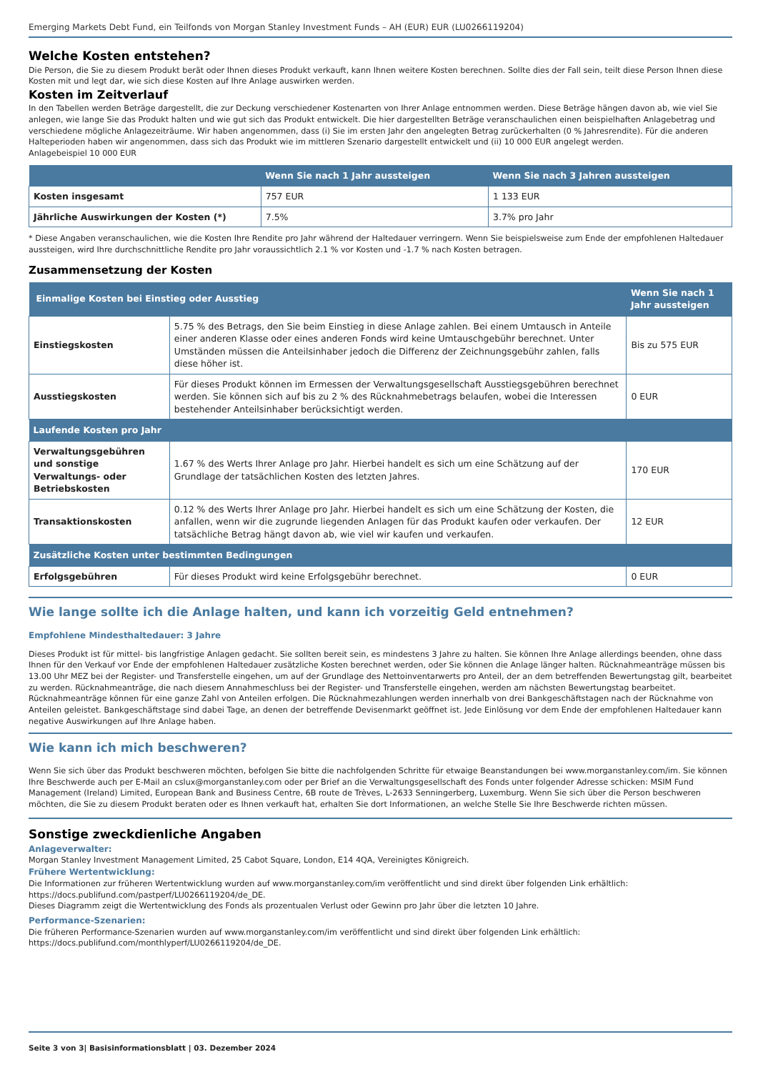Emerging Markets Debt Fund, ein Teilfonds von Morgan Stanley Investment Funds – AH (EUR) EUR (LU0266119204)
Welche Kosten entstehen?
Die Person, die Sie zu diesem Produkt berät oder Ihnen dieses Produkt verkauft, kann Ihnen weitere Kosten berechnen. Sollte dies der Fall sein, teilt diese Person Ihnen diese Kosten mit und legt dar, wie sich diese Kosten auf Ihre Anlage auswirken werden.
Kosten im Zeitverlauf
In den Tabellen werden Beträge dargestellt, die zur Deckung verschiedener Kostenarten von Ihrer Anlage entnommen werden. Diese Beträge hängen davon ab, wie viel Sie anlegen, wie lange Sie das Produkt halten und wie gut sich das Produkt entwickelt. Die hier dargestellten Beträge veranschaulichen einen beispielhaften Anlagebetrag und verschiedene mögliche Anlagezeiträume. Wir haben angenommen, dass (i) Sie im ersten Jahr den angelegten Betrag zurückerhalten (0 % Jahresrendite). Für die anderen Halteperioden haben wir angenommen, dass sich das Produkt wie im mittleren Szenario dargestellt entwickelt und (ii) 10 000 EUR angelegt werden.
Anlagebeispiel 10 000 EUR
| | Wenn Sie nach 1 Jahr aussteigen | Wenn Sie nach 3 Jahren aussteigen |
| --- | --- | --- |
| Kosten insgesamt | 757 EUR | 1 133 EUR |
| Jährliche Auswirkungen der Kosten (*) | 7.5% | 3.7% pro Jahr |
* Diese Angaben veranschaulichen, wie die Kosten Ihre Rendite pro Jahr während der Haltedauer verringern. Wenn Sie beispielsweise zum Ende der empfohlenen Haltedauer aussteigen, wird Ihre durchschnittliche Rendite pro Jahr voraussichtlich 2.1 % vor Kosten und -1.7 % nach Kosten betragen.
Zusammensetzung der Kosten
| Einmalige Kosten bei Einstieg oder Ausstieg | | Wenn Sie nach 1 Jahr aussteigen |
| --- | --- | --- |
| Einstiegskosten | 5.75 % des Betrags, den Sie beim Einstieg in diese Anlage zahlen. Bei einem Umtausch in Anteile einer anderen Klasse oder eines anderen Fonds wird keine Umtauschgebühr berechnet. Unter Umständen müssen die Anteilsinhaber jedoch die Differenz der Zeichnungsgebühr zahlen, falls diese höher ist. | Bis zu 575 EUR |
| Ausstiegskosten | Für dieses Produkt können im Ermessen der Verwaltungsgesellschaft Ausstiegsgebühren berechnet werden. Sie können sich auf bis zu 2 % des Rücknahmebetrags belaufen, wobei die Interessen bestehender Anteilsinhaber berücksichtigt werden. | 0 EUR |
| Laufende Kosten pro Jahr | | |
| Verwaltungsgebühren und sonstige Verwaltungs- oder Betriebskosten | 1.67 % des Werts Ihrer Anlage pro Jahr. Hierbei handelt es sich um eine Schätzung auf der Grundlage der tatsächlichen Kosten des letzten Jahres. | 170 EUR |
| Transaktionskosten | 0.12 % des Werts Ihrer Anlage pro Jahr. Hierbei handelt es sich um eine Schätzung der Kosten, die anfallen, wenn wir die zugrunde liegenden Anlagen für das Produkt kaufen oder verkaufen. Der tatsächliche Betrag hängt davon ab, wie viel wir kaufen und verkaufen. | 12 EUR |
| Zusätzliche Kosten unter bestimmten Bedingungen | | |
| Erfolgsgebühren | Für dieses Produkt wird keine Erfolgsgebühr berechnet. | 0 EUR |
Wie lange sollte ich die Anlage halten, und kann ich vorzeitig Geld entnehmen?
Empfohlene Mindesthaltedauer: 3 Jahre
Dieses Produkt ist für mittel- bis langfristige Anlagen gedacht. Sie sollten bereit sein, es mindestens 3 Jahre zu halten. Sie können Ihre Anlage allerdings beenden, ohne dass Ihnen für den Verkauf vor Ende der empfohlenen Haltedauer zusätzliche Kosten berechnet werden, oder Sie können die Anlage länger halten. Rücknahmeanträge müssen bis 13.00 Uhr MEZ bei der Register- und Transferstelle eingehen, um auf der Grundlage des Nettoinventarwerts pro Anteil, der an dem betreffenden Bewertungstag gilt, bearbeitet zu werden. Rücknahmeanträge, die nach diesem Annahmeschluss bei der Register- und Transferstelle eingehen, werden am nächsten Bewertungstag bearbeitet. Rücknahmeanträge können für eine ganze Zahl von Anteilen erfolgen. Die Rücknahmezahlungen werden innerhalb von drei Bankgeschäftstagen nach der Rücknahme von Anteilen geleistet. Bankgeschäftstage sind dabei Tage, an denen der betreffende Devisenmarkt geöffnet ist. Jede Einlösung vor dem Ende der empfohlenen Haltedauer kann negative Auswirkungen auf Ihre Anlage haben.
Wie kann ich mich beschweren?
Wenn Sie sich über das Produkt beschweren möchten, befolgen Sie bitte die nachfolgenden Schritte für etwaige Beanstandungen bei www.morganstanley.com/im. Sie können Ihre Beschwerde auch per E-Mail an cslux@morganstanley.com oder per Brief an die Verwaltungsgesellschaft des Fonds unter folgender Adresse schicken: MSIM Fund Management (Ireland) Limited, European Bank and Business Centre, 6B route de Trèves, L-2633 Senningerberg, Luxemburg. Wenn Sie sich über die Person beschweren möchten, die Sie zu diesem Produkt beraten oder es Ihnen verkauft hat, erhalten Sie dort Informationen, an welche Stelle Sie Ihre Beschwerde richten müssen.
Sonstige zweckdienliche Angaben
Anlageverwalter:
Morgan Stanley Investment Management Limited, 25 Cabot Square, London, E14 4QA, Vereinigtes Königreich.
Frühere Wertentwicklung:
Die Informationen zur früheren Wertentwicklung wurden auf www.morganstanley.com/im veröffentlicht und sind direkt über folgenden Link erhältlich: https://docs.publifund.com/pastperf/LU0266119204/de_DE.
Dieses Diagramm zeigt die Wertentwicklung des Fonds als prozentualen Verlust oder Gewinn pro Jahr über die letzten 10 Jahre.
Performance-Szenarien:
Die früheren Performance-Szenarien wurden auf www.morganstanley.com/im veröffentlicht und sind direkt über folgenden Link erhältlich: https://docs.publifund.com/monthlyperf/LU0266119204/de_DE.
Seite 3 von 3| Basisinformationsblatt | 03. Dezember 2024